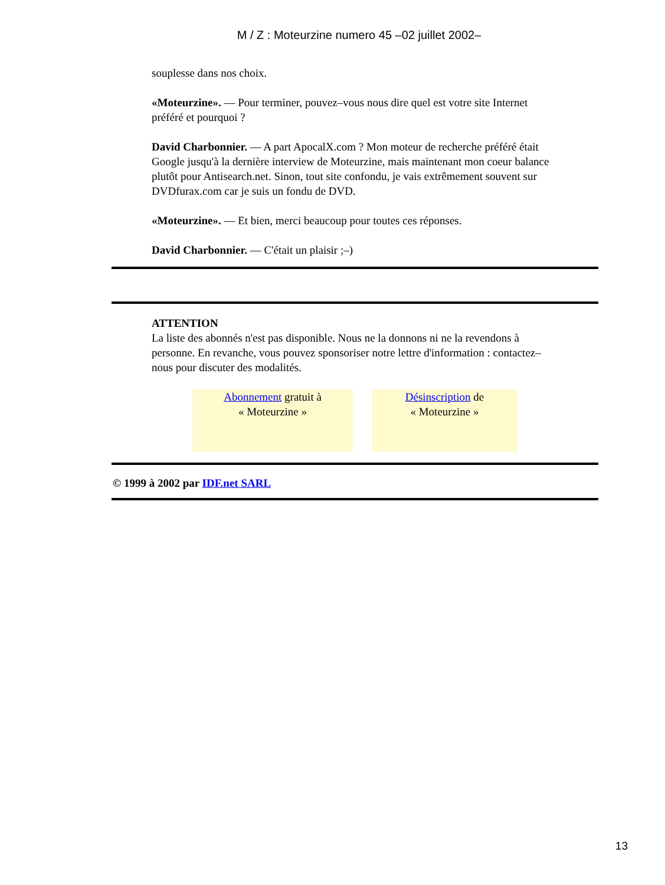M / Z : Moteurzine numero 45 –02 juillet 2002–
souplesse dans nos choix.
«Moteurzine». –– Pour terminer, pouvez–vous nous dire quel est votre site Internet préféré et pourquoi ?
David Charbonnier. –– A part ApocalX.com ? Mon moteur de recherche préféré était Google jusqu'à la dernière interview de Moteurzine, mais maintenant mon coeur balance plutôt pour Antisearch.net. Sinon, tout site confondu, je vais extrêmement souvent sur DVDfurax.com car je suis un fondu de DVD.
«Moteurzine». –– Et bien, merci beaucoup pour toutes ces réponses.
David Charbonnier. –– C'était un plaisir ;–)
ATTENTION
La liste des abonnés n'est pas disponible. Nous ne la donnons ni ne la revendons à personne. En revanche, vous pouvez sponsoriser notre lettre d'information : contactez–nous pour discuter des modalités.
Abonnement gratuit à
« Moteurzine »
Désinscription de
« Moteurzine »
© 1999 à 2002 par IDF.net SARL
13